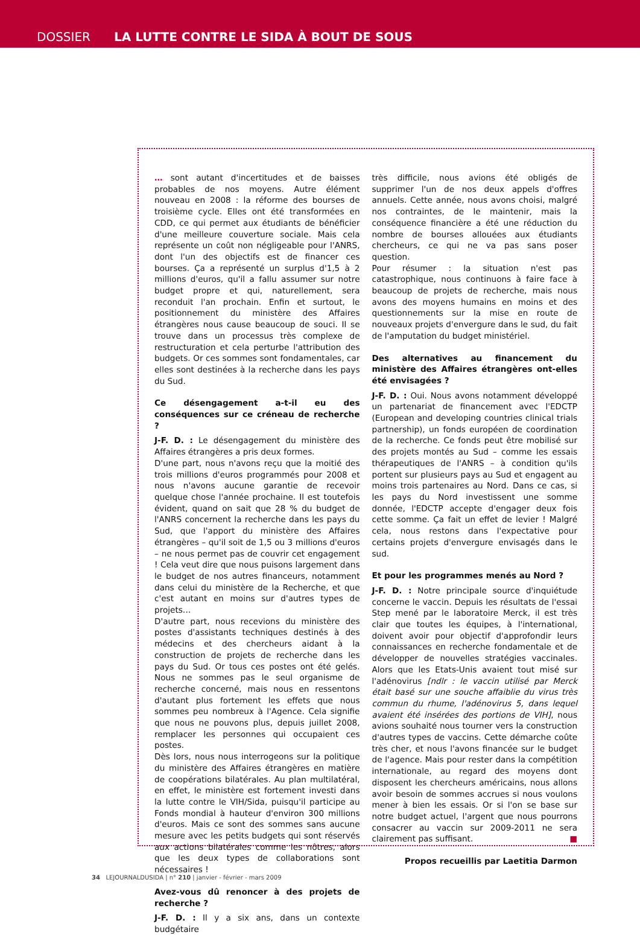DOSSIER LA LUTTE CONTRE LE SIDA À BOUT DE SOUS
… sont autant d'incertitudes et de baisses probables de nos moyens. Autre élément nouveau en 2008 : la réforme des bourses de troisième cycle. Elles ont été transformées en CDD, ce qui permet aux étudiants de bénéficier d'une meilleure couverture sociale. Mais cela représente un coût non négligeable pour l'ANRS, dont l'un des objectifs est de financer ces bourses. Ça a représenté un surplus d'1,5 à 2 millions d'euros, qu'il a fallu assumer sur notre budget propre et qui, naturellement, sera reconduit l'an prochain. Enfin et surtout, le positionnement du ministère des Affaires étrangères nous cause beaucoup de souci. Il se trouve dans un processus très complexe de restructuration et cela perturbe l'attribution des budgets. Or ces sommes sont fondamentales, car elles sont destinées à la recherche dans les pays du Sud.
Ce désengagement a-t-il eu des conséquences sur ce créneau de recherche ?
J-F. D. : Le désengagement du ministère des Affaires étrangères a pris deux formes.
D'une part, nous n'avons reçu que la moitié des trois millions d'euros programmés pour 2008 et nous n'avons aucune garantie de recevoir quelque chose l'année prochaine. Il est toutefois évident, quand on sait que 28 % du budget de l'ANRS concernent la recherche dans les pays du Sud, que l'apport du ministère des Affaires étrangères – qu'il soit de 1,5 ou 3 millions d'euros – ne nous permet pas de couvrir cet engagement ! Cela veut dire que nous puisons largement dans le budget de nos autres financeurs, notamment dans celui du ministère de la Recherche, et que c'est autant en moins sur d'autres types de projets…
D'autre part, nous recevions du ministère des postes d'assistants techniques destinés à des médecins et des chercheurs aidant à la construction de projets de recherche dans les pays du Sud. Or tous ces postes ont été gelés. Nous ne sommes pas le seul organisme de recherche concerné, mais nous en ressentons d'autant plus fortement les effets que nous sommes peu nombreux à l'Agence. Cela signifie que nous ne pouvons plus, depuis juillet 2008, remplacer les personnes qui occupaient ces postes.
Dès lors, nous nous interrogeons sur la politique du ministère des Affaires étrangères en matière de coopérations bilatérales. Au plan multilatéral, en effet, le ministère est fortement investi dans la lutte contre le VIH/Sida, puisqu'il participe au Fonds mondial à hauteur d'environ 300 millions d'euros. Mais ce sont des sommes sans aucune mesure avec les petits budgets qui sont réservés aux actions bilatérales comme les nôtres, alors que les deux types de collaborations sont nécessaires !
Avez-vous dû renoncer à des projets de recherche ?
J-F. D. : Il y a six ans, dans un contexte budgétaire
très difficile, nous avions été obligés de supprimer l'un de nos deux appels d'offres annuels. Cette année, nous avons choisi, malgré nos contraintes, de le maintenir, mais la conséquence financière a été une réduction du nombre de bourses allouées aux étudiants chercheurs, ce qui ne va pas sans poser question.
Pour résumer : la situation n'est pas catastrophique, nous continuons à faire face à beaucoup de projets de recherche, mais nous avons des moyens humains en moins et des questionnements sur la mise en route de nouveaux projets d'envergure dans le sud, du fait de l'amputation du budget ministériel.
Des alternatives au financement du ministère des Affaires étrangères ont-elles été envisagées ?
J-F. D. : Oui. Nous avons notamment développé un partenariat de financement avec l'EDCTP (European and developing countries clinical trials partnership), un fonds européen de coordination de la recherche. Ce fonds peut être mobilisé sur des projets montés au Sud – comme les essais thérapeutiques de l'ANRS – à condition qu'ils portent sur plusieurs pays au Sud et engagent au moins trois partenaires au Nord. Dans ce cas, si les pays du Nord investissent une somme donnée, l'EDCTP accepte d'engager deux fois cette somme. Ça fait un effet de levier ! Malgré cela, nous restons dans l'expectative pour certains projets d'envergure envisagés dans le sud.
Et pour les programmes menés au Nord ?
J-F. D. : Notre principale source d'inquiétude concerne le vaccin. Depuis les résultats de l'essai Step mené par le laboratoire Merck, il est très clair que toutes les équipes, à l'international, doivent avoir pour objectif d'approfondir leurs connaissances en recherche fondamentale et de développer de nouvelles stratégies vaccinales. Alors que les Etats-Unis avaient tout misé sur l'adénovirus [ndlr : le vaccin utilisé par Merck était basé sur une souche affaiblie du virus très commun du rhume, l'adénovirus 5, dans lequel avaient été insérées des portions de VIH], nous avions souhaité nous tourner vers la construction d'autres types de vaccins. Cette démarche coûte très cher, et nous l'avons financée sur le budget de l'agence. Mais pour rester dans la compétition internationale, au regard des moyens dont disposent les chercheurs américains, nous allons avoir besoin de sommes accrues si nous voulons mener à bien les essais. Or si l'on se base sur notre budget actuel, l'argent que nous pourrons consacrer au vaccin sur 2009-2011 ne sera clairement pas suffisant. ■
Propos recueillis par Laetitia Darmon
34 LEJOURNALDUSIDA | n° 210 | janvier - février - mars 2009